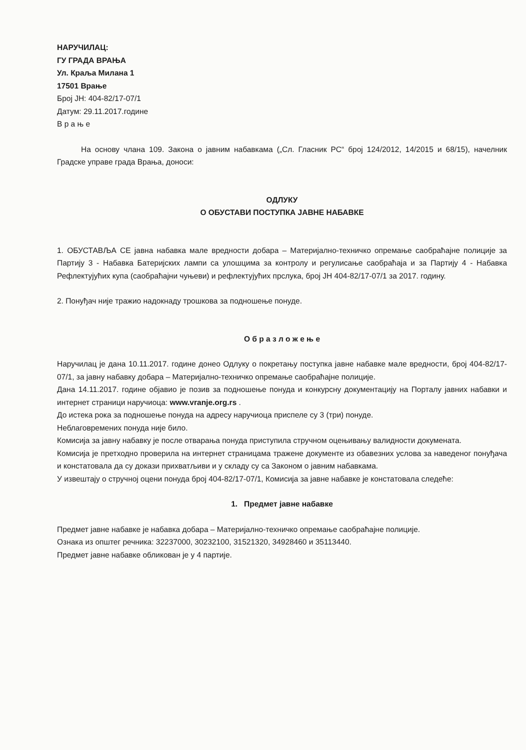НАРУЧИЛАЦ:
ГУ ГРАДА ВРАЊА
Ул. Краља Милана 1
17501 Врање
Број ЈН: 404-82/17-07/1
Датум: 29.11.2017.године
В р а њ е
На основу члана 109. Закона о јавним набавкама („Сл. Гласник РС“ број 124/2012, 14/2015 и 68/15), начелник Градске управе града Врања, доноси:
ОДЛУКУ
О ОБУСТАВИ ПОСТУПКА ЈАВНЕ НАБАВКЕ
1. ОБУСТАВЉА СЕ јавна набавка мале вредности добара – Материјално-техничко опремање саобраћајне полиције за Партију 3 - Набавка Батеријских лампи са улошцима за контролу и регулисање саобраћаја и за Партију 4 - Набавка Рефлектујућих купа (саобраћајни чуњеви) и рефлектујућих прслука, број ЈН 404-82/17-07/1 за 2017. годину.
2. Понуђач није тражио надокнаду трошкова за подношење понуде.
О б р а з л о ж е њ е
Наручилац је дана 10.11.2017. године донео Одлуку о покретању поступка јавне набавке мале вредности, број 404-82/17-07/1, за јавну набавку добара – Материјално-техничко опремање саобраћајне полиције.
Дана 14.11.2017. године објавио је позив за подношење понуда и конкурсну документацију на Порталу јавних набавки и интернет страници наручиоца: www.vranje.org.rs .
До истека рока за подношење понуда на адресу наручиоца приспеле су 3 (три) понуде.
Неблаговремених понуда није било.
Комисија за јавну набавку је после отварања понуда приступила стручном оцењивању валидности докумената.
Комисија је претходно проверила на интернет страницама тражене документе из обавезних услова за наведеног понуђача и констатовала да су докази прихватљиви и у складу су са Законом о јавним набавкама.
У извештају о стручној оцени понуда број 404-82/17-07/1, Комисија за јавне набавке је констатовала следеће:
1. Предмет јавне набавке
Предмет јавне набавке је набавка добара – Материјално-техничко опремање саобраћајне полиције.
Ознака из општег речника: 32237000, 30232100, 31521320, 34928460 и 35113440.
Предмет јавне набавке обликован је у 4 партије.